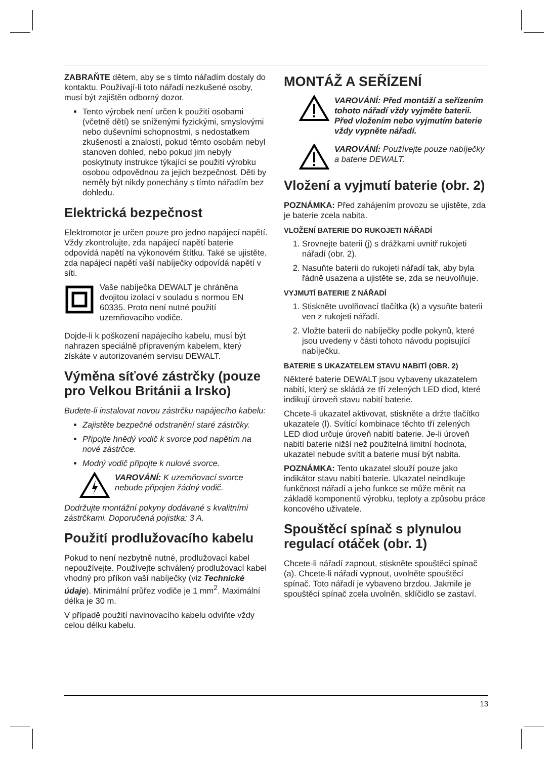ZABRAŇTE dětem, aby se s tímto nářadím dostaly do kontaktu. Používají-li toto nářadí nezkušené osoby, musí být zajištěn odborný dozor.
Tento výrobek není určen k použití osobami (včetně dětí) se sníženými fyzickými, smyslovými nebo duševními schopnostmi, s nedostatkem zkušeností a znalostí, pokud těmto osobám nebyl stanoven dohled, nebo pokud jim nebyly poskytnuty instrukce týkající se použití výrobku osobou odpovědnou za jejich bezpečnost. Děti by neměly být nikdy ponechány s tímto nářadím bez dohledu.
Elektrická bezpečnost
Elektromotor je určen pouze pro jedno napájecí napětí. Vždy zkontrolujte, zda napájecí napětí baterie odpovídá napětí na výkonovém štítku. Také se ujistěte, zda napájecí napětí vaší nabíječky odpovídá napětí v síti.
Vaše nabíječka DEWALT je chráněna dvojitou izolací v souladu s normou EN 60335. Proto není nutné použití uzemňovacího vodiče.
Dojde-li k poškození napájecího kabelu, musí být nahrazen speciálně připraveným kabelem, který získáte v autorizovaném servisu DEWALT.
Výměna síťové zástrčky (pouze pro Velkou Británii a Irsko)
Budete-li instalovat novou zástrčku napájecího kabelu:
Zajistěte bezpečné odstranění staré zástrčky.
Připojte hnědý vodič k svorce pod napětím na nové zástrčce.
Modrý vodič připojte k nulové svorce.
VAROVÁNÍ: K uzemňovací svorce nebude připojen žádný vodič.
Dodržujte montážní pokyny dodávané s kvalitními zástrčkami. Doporučená pojistka: 3 A.
Použití prodlužovacího kabelu
Pokud to není nezbytně nutné, prodlužovací kabel nepoužívejte. Používejte schválený prodlužovací kabel vhodný pro příkon vaší nabíječky (viz Technické údaje). Minimální průřez vodiče je 1 mm<sup>2</sup>. Maximální délka je 30 m.
V případě použití navinovacího kabelu odviňte vždy celou délku kabelu.
MONTÁŽ A SEŘÍZENÍ
VAROVÁNÍ: Před montáží a seřízením tohoto nářadí vždy vyjměte baterii. Před vložením nebo vyjmutím baterie vždy vypněte nářadí.
VAROVÁNÍ: Používejte pouze nabíječky a baterie DEWALT.
Vložení a vyjmutí baterie (obr. 2)
POZNÁMKA: Před zahájením provozu se ujistěte, zda je baterie zcela nabita.
VLOŽENÍ BATERIE DO RUKOJETI NÁŘADÍ
1. Srovnejte baterii (j) s drážkami uvnitř rukojeti nářadí (obr. 2).
2. Nasuňte baterii do rukojeti nářadí tak, aby byla řádně usazena a ujistěte se, zda se neuvolňuje.
VYJMUTÍ BATERIE Z NÁŘADÍ
1. Stiskněte uvolňovací tlačítka (k) a vysuňte baterii ven z rukojeti nářadí.
2. Vložte baterii do nabíječky podle pokynů, které jsou uvedeny v části tohoto návodu popisující nabíječku.
BATERIE S UKAZATELEM STAVU NABITÍ (OBR. 2)
Některé baterie DEWALT jsou vybaveny ukazatelem nabití, který se skládá ze tří zelených LED diod, které indikují úroveň stavu nabití baterie.
Chcete-li ukazatel aktivovat, stiskněte a držte tlačítko ukazatele (l). Svítící kombinace těchto tří zelených LED diod určuje úroveň nabití baterie. Je-li úroveň nabití baterie nižší než použitelná limitní hodnota, ukazatel nebude svítit a baterie musí být nabita.
POZNÁMKA: Tento ukazatel slouží pouze jako indikátor stavu nabití baterie. Ukazatel neindikuje funkčnost nářadí a jeho funkce se může měnit na základě komponentů výrobku, teploty a způsobu práce koncového uživatele.
Spouštěcí spínač s plynulou regulací otáček (obr. 1)
Chcete-li nářadí zapnout, stiskněte spouštěcí spínač (a). Chcete-li nářadí vypnout, uvolněte spouštěcí spínač. Toto nářadí je vybaveno brzdou. Jakmile je spouštěcí spínač zcela uvolněn, sklíčidlo se zastaví.
13